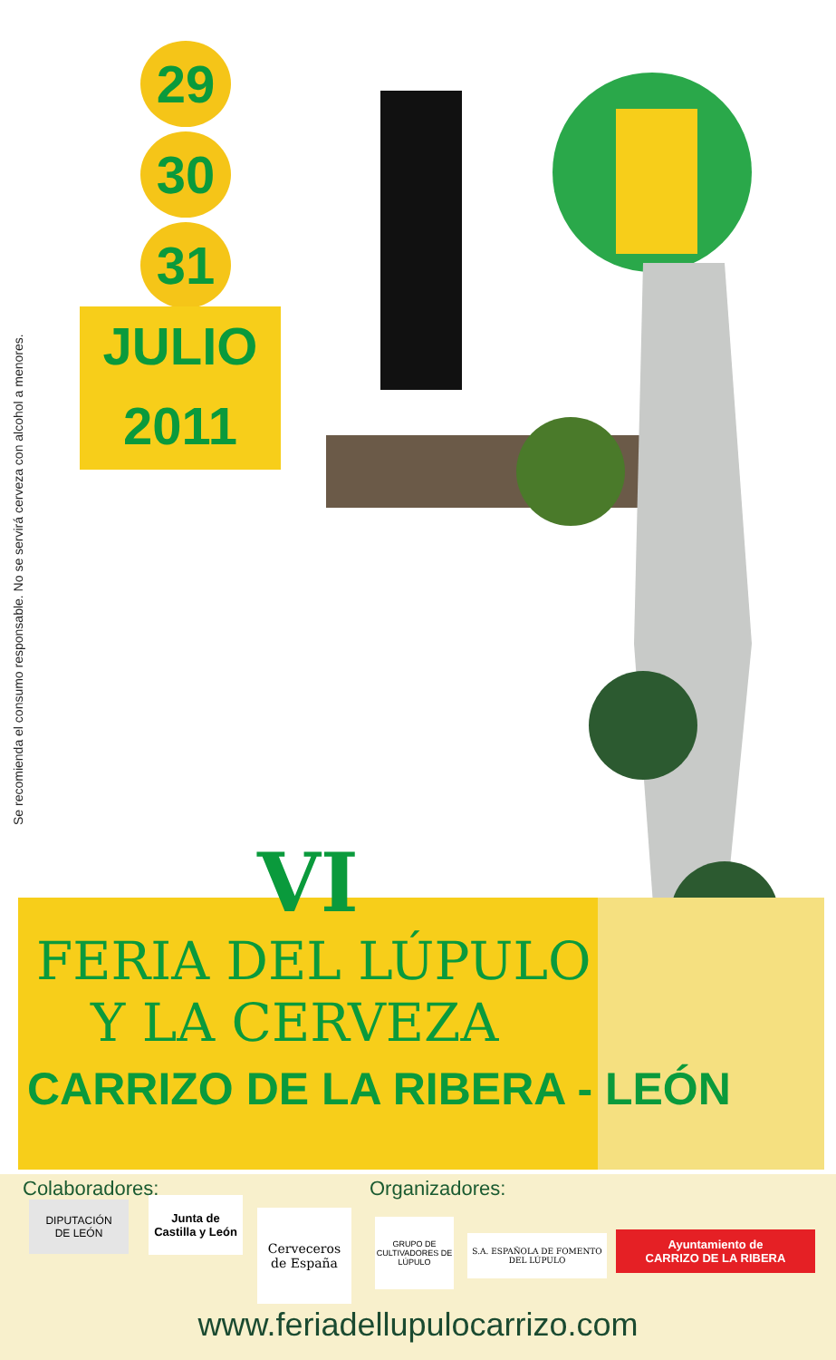Se recomienda el consumo responsable. No se servirá cerveza con alcohol a menores.
29
30
31
JULIO
2011
VI
FERIA DEL LÚPULO
Y LA CERVEZA
CARRIZO DE LA RIBERA - LEÓN
Colaboradores: Organizadores:
DIPUTACIÓN
DE LEÓN
Junta de
Castilla y León
Cerveceros
de España
GRUPO DE CULTIVADORES DE LÚPULO
S.A. ESPAÑOLA DE FOMENTO DEL LÚPULO
Ayuntamiento de
CARRIZO DE LA RIBERA
www.feriadellupulocarrizo.com